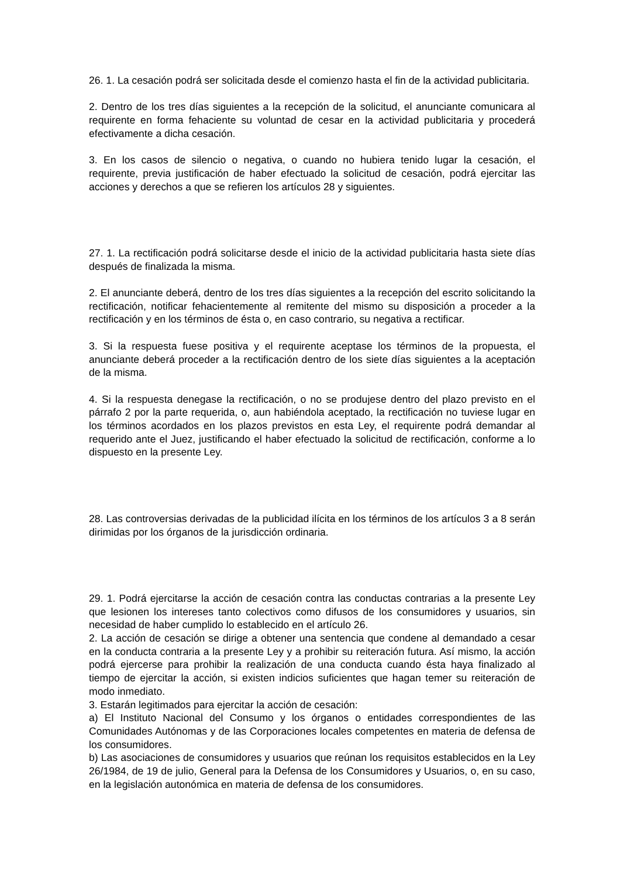26. 1. La cesación podrá ser solicitada desde el comienzo hasta el fin de la actividad publicitaria.
2. Dentro de los tres días siguientes a la recepción de la solicitud, el anunciante comunicara al requirente en forma fehaciente su voluntad de cesar en la actividad publicitaria y procederá efectivamente a dicha cesación.
3. En los casos de silencio o negativa, o cuando no hubiera tenido lugar la cesación, el requirente, previa justificación de haber efectuado la solicitud de cesación, podrá ejercitar las acciones y derechos a que se refieren los artículos 28 y siguientes.
27. 1. La rectificación podrá solicitarse desde el inicio de la actividad publicitaria hasta siete días después de finalizada la misma.
2. El anunciante deberá, dentro de los tres días siguientes a la recepción del escrito solicitando la rectificación, notificar fehacientemente al remitente del mismo su disposición a proceder a la rectificación y en los términos de ésta o, en caso contrario, su negativa a rectificar.
3. Si la respuesta fuese positiva y el requirente aceptase los términos de la propuesta, el anunciante deberá proceder a la rectificación dentro de los siete días siguientes a la aceptación de la misma.
4. Si la respuesta denegase la rectificación, o no se produjese dentro del plazo previsto en el párrafo 2 por la parte requerida, o, aun habiéndola aceptado, la rectificación no tuviese lugar en los términos acordados en los plazos previstos en esta Ley, el requirente podrá demandar al requerido ante el Juez, justificando el haber efectuado la solicitud de rectificación, conforme a lo dispuesto en la presente Ley.
28. Las controversias derivadas de la publicidad ilícita en los términos de los artículos 3 a 8 serán dirimidas por los órganos de la jurisdicción ordinaria.
29. 1. Podrá ejercitarse la acción de cesación contra las conductas contrarias a la presente Ley que lesionen los intereses tanto colectivos como difusos de los consumidores y usuarios, sin necesidad de haber cumplido lo establecido en el artículo 26.
2. La acción de cesación se dirige a obtener una sentencia que condene al demandado a cesar en la conducta contraria a la presente Ley y a prohibir su reiteración futura. Así mismo, la acción podrá ejercerse para prohibir la realización de una conducta cuando ésta haya finalizado al tiempo de ejercitar la acción, si existen indicios suficientes que hagan temer su reiteración de modo inmediato.
3. Estarán legitimados para ejercitar la acción de cesación:
a) El Instituto Nacional del Consumo y los órganos o entidades correspondientes de las Comunidades Autónomas y de las Corporaciones locales competentes en materia de defensa de los consumidores.
b) Las asociaciones de consumidores y usuarios que reúnan los requisitos establecidos en la Ley 26/1984, de 19 de julio, General para la Defensa de los Consumidores y Usuarios, o, en su caso, en la legislación autonómica en materia de defensa de los consumidores.